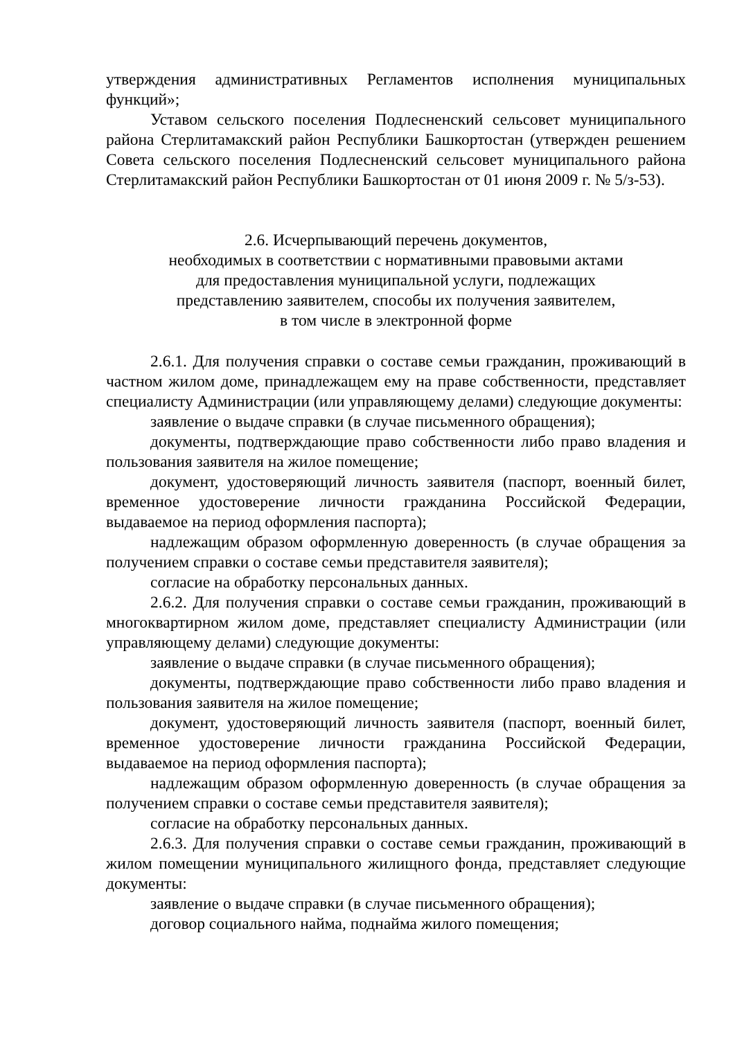утверждения административных Регламентов исполнения муниципальных функций»;
Уставом сельского поселения Подлесненский сельсовет муниципального района Стерлитамакский район Республики Башкортостан (утвержден решением Совета сельского поселения Подлесненский сельсовет муниципального района Стерлитамакский район Республики Башкортостан от 01 июня 2009 г. № 5/з-53).
2.6. Исчерпывающий перечень документов,
необходимых в соответствии с нормативными правовыми актами
для предоставления муниципальной услуги, подлежащих
представлению заявителем, способы их получения заявителем,
в том числе в электронной форме
2.6.1. Для получения справки о составе семьи гражданин, проживающий в частном жилом доме, принадлежащем ему на праве собственности, представляет специалисту Администрации (или управляющему делами) следующие документы:
заявление о выдаче справки (в случае письменного обращения);
документы, подтверждающие право собственности либо право владения и пользования заявителя на жилое помещение;
документ, удостоверяющий личность заявителя (паспорт, военный билет, временное удостоверение личности гражданина Российской Федерации, выдаваемое на период оформления паспорта);
надлежащим образом оформленную доверенность (в случае обращения за получением справки о составе семьи представителя заявителя);
согласие на обработку персональных данных.
2.6.2. Для получения справки о составе семьи гражданин, проживающий в многоквартирном жилом доме, представляет специалисту Администрации (или управляющему делами) следующие документы:
заявление о выдаче справки (в случае письменного обращения);
документы, подтверждающие право собственности либо право владения и пользования заявителя на жилое помещение;
документ, удостоверяющий личность заявителя (паспорт, военный билет, временное удостоверение личности гражданина Российской Федерации, выдаваемое на период оформления паспорта);
надлежащим образом оформленную доверенность (в случае обращения за получением справки о составе семьи представителя заявителя);
согласие на обработку персональных данных.
2.6.3. Для получения справки о составе семьи гражданин, проживающий в жилом помещении муниципального жилищного фонда, представляет следующие документы:
заявление о выдаче справки (в случае письменного обращения);
договор социального найма, поднайма жилого помещения;